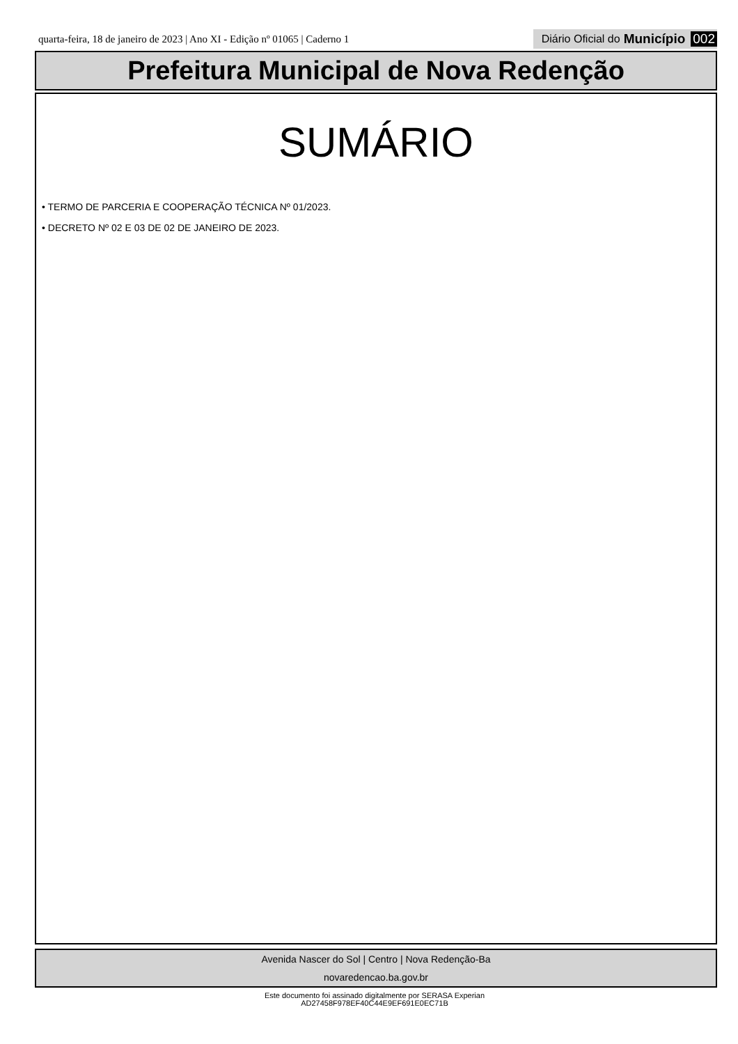quarta-feira, 18 de janeiro de 2023 | Ano XI - Edição nº 01065 | Caderno 1 Diário Oficial do Município 002
Prefeitura Municipal de Nova Redenção
SUMÁRIO
• TERMO DE PARCERIA E COOPERAÇÃO TÉCNICA Nº 01/2023.
• DECRETO Nº 02 E 03 DE 02 DE JANEIRO DE 2023.
Avenida Nascer do Sol | Centro | Nova Redenção-Ba
novaredencao.ba.gov.br
Este documento foi assinado digitalmente por SERASA Experian
AD27458F978EF40C44E9EF691E0EC71B